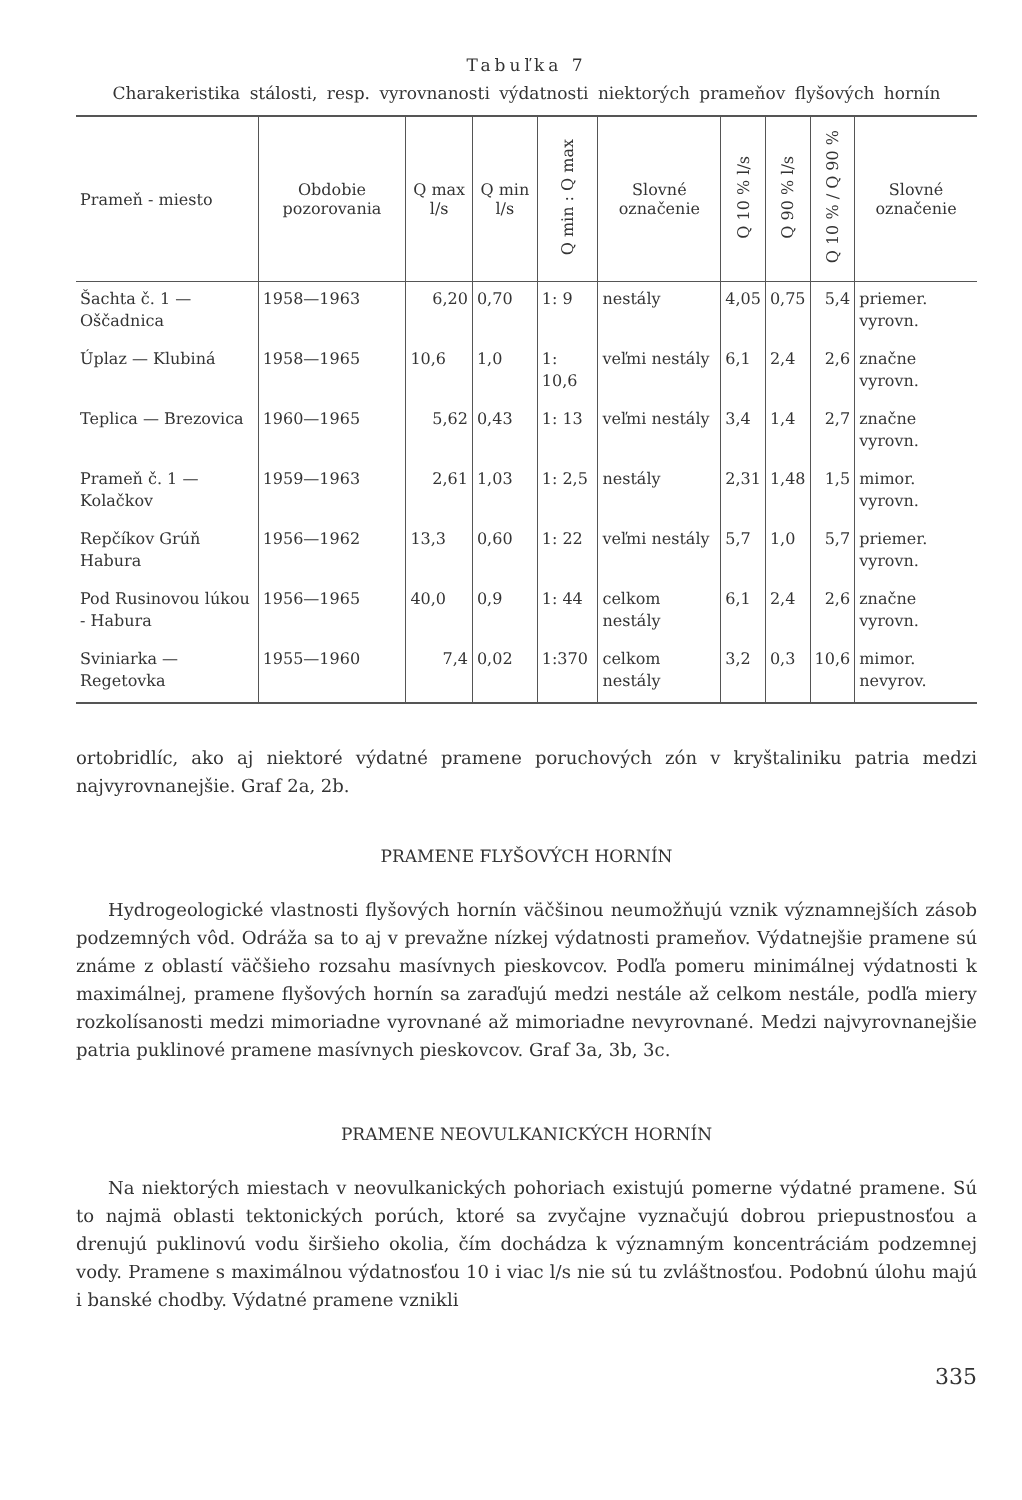Tabuľka 7
Charakeristika stálosti, resp. vyrovnanosti výdatnosti niektorých prameňov flyšových hornín
| Prameň - miesto | Obdobie pozorovania | Q max l/s | Q min l/s | Q min : Q max | Slovné označenie | Q 10 % l/s | Q 90 % l/s | Q 10 % / Q 90 % | Slovné označenie |
| --- | --- | --- | --- | --- | --- | --- | --- | --- | --- |
| Šachta č. 1 — Oščadnica | 1958—1963 | 6,20 | 0,70 | 1: 9 | nestály | 4,05 | 0,75 | 5,4 | priemer. vyrovn. |
| Úplaz — Klubiná | 1958—1965 | 10,6 | 1,0 | 1: 10,6 | veľmi nestály | 6,1 | 2,4 | 2,6 | značne vyrovn. |
| Teplica — Brezovica | 1960—1965 | 5,62 | 0,43 | 1: 13 | veľmi nestály | 3,4 | 1,4 | 2,7 | značne vyrovn. |
| Prameň č. 1 — Kolačkov | 1959—1963 | 2,61 | 1,03 | 1: 2,5 | nestály | 2,31 | 1,48 | 1,5 | mimor. vyrovn. |
| Repčíkov Grúň Habura | 1956—1962 | 13,3 | 0,60 | 1: 22 | veľmi nestály | 5,7 | 1,0 | 5,7 | priemer. vyrovn. |
| Pod Rusinovou lúkou - Habura | 1956—1965 | 40,0 | 0,9 | 1: 44 | celkom nestály | 6,1 | 2,4 | 2,6 | značne vyrovn. |
| Sviniarka — Regetovka | 1955—1960 | 7,4 | 0,02 | 1:370 | celkom nestály | 3,2 | 0,3 | 10,6 | mimor. nevyrov. |
ortobridlíc, ako aj niektoré výdatné pramene poruchových zón v kryštaliniku patria medzi najvyrovnanejšie. Graf 2a, 2b.
PRAMENE FLYŠOVÝCH HORNÍN
Hydrogeologické vlastnosti flyšových hornín väčšinou neumožňujú vznik významnejších zásob podzemných vôd. Odráža sa to aj v prevažne nízkej výdatnosti prameňov. Výdatnejšie pramene sú známe z oblastí väčšieho rozsahu masívnych pieskovcov. Podľa pomeru minimálnej výdatnosti k maximálnej, pramene flyšových hornín sa zaraďujú medzi nestále až celkom nestále, podľa miery rozkolísanosti medzi mimoriadne vyrovnané až mimoriadne nevyrovnané. Medzi najvyrovnanejšie patria puklinové pramene masívnych pieskovcov. Graf 3a, 3b, 3c.
PRAMENE NEOVULKANICKÝCH HORNÍN
Na niektorých miestach v neovulkanických pohoriach existujú pomerne výdatné pramene. Sú to najmä oblasti tektonických porúch, ktoré sa zvyčajne vyznačujú dobrou priepustnosťou a drenujú puklinovú vodu širšieho okolia, čím dochádza k významným koncentráciám podzemnej vody. Pramene s maximálnou výdatnosťou 10 i viac l/s nie sú tu zvláštnosťou. Podobnú úlohu majú i banské chodby. Výdatné pramene vznikli
335